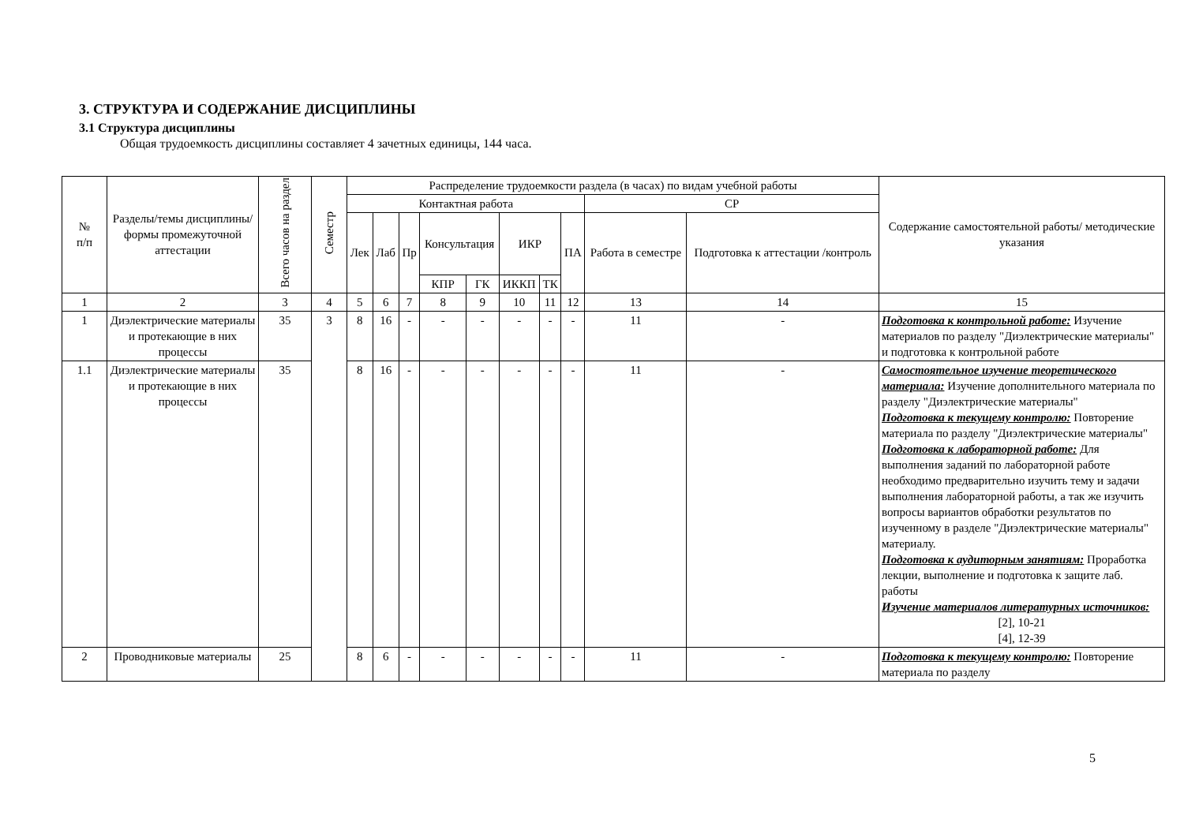3. СТРУКТУРА И СОДЕРЖАНИЕ ДИСЦИПЛИНЫ
3.1 Структура дисциплины
Общая трудоемкость дисциплины составляет 4 зачетных единицы, 144 часа.
| № п/п | Разделы/темы дисциплины/формы промежуточной аттестации | Всего часов на раздел | Семестр | Распределение трудоемкости раздела (в часах) по видам учебной работы | | | | | | | | | | Содержание самостоятельной работы/ методические указания |
| --- | --- | --- | --- | --- | --- | --- | --- | --- | --- | --- | --- | --- | --- | --- |
| | | | | Контактная работа | | | | | | | | СР | | |
| | | | | Лек | Лаб | Пр | Консультация | | ИКР | | ПА | Работа в семестре | Подготовка к аттестации /контроль | |
| | | | | | | | КПР | ГК | ИККП | ТК | | | | |
| 1 | 2 | 3 | 4 | 5 | 6 | 7 | 8 | 9 | 10 | 11 | 12 | 13 | 14 | 15 |
| 1 | Диэлектрические материалы и протекающие в них процессы | 35 | 3 | 8 | 16 | - | - | - | - | - | - | 11 | - | Подготовка к контрольной работе: Изучение материалов по разделу "Диэлектрические материалы" и подготовка к контрольной работе |
| 1.1 | Диэлектрические материалы и протекающие в них процессы | 35 | | 8 | 16 | - | - | - | - | - | - | 11 | - | Самостоятельное изучение теоретического материала: Изучение дополнительного материала по разделу "Диэлектрические материалы" Подготовка к текущему контролю: Повторение материала по разделу "Диэлектрические материалы" Подготовка к лабораторной работе: Для выполнения заданий по лабораторной работе необходимо предварительно изучить тему и задачи выполнения лабораторной работы, а так же изучить вопросы вариантов обработки результатов по изученному в разделе "Диэлектрические материалы" материалу. Подготовка к аудиторным занятиям: Проработка лекции, выполнение и подготовка к защите лаб. работы Изучение материалов литературных источников: [2], 10-21 [4], 12-39 |
| 2 | Проводниковые материалы | 25 | | 8 | 6 | - | - | - | - | - | - | 11 | - | Подготовка к текущему контролю: Повторение материала по разделу |
5